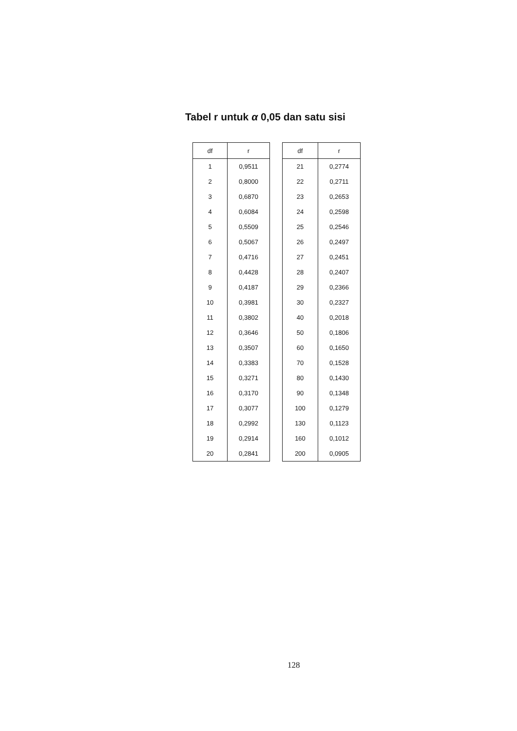Tabel r untuk α 0,05 dan satu sisi
| df | r |
| --- | --- |
| 1 | 0,9511 |
| 2 | 0,8000 |
| 3 | 0,6870 |
| 4 | 0,6084 |
| 5 | 0,5509 |
| 6 | 0,5067 |
| 7 | 0,4716 |
| 8 | 0,4428 |
| 9 | 0,4187 |
| 10 | 0,3981 |
| 11 | 0,3802 |
| 12 | 0,3646 |
| 13 | 0,3507 |
| 14 | 0,3383 |
| 15 | 0,3271 |
| 16 | 0,3170 |
| 17 | 0,3077 |
| 18 | 0,2992 |
| 19 | 0,2914 |
| 20 | 0,2841 |
| df | r |
| --- | --- |
| 21 | 0,2774 |
| 22 | 0,2711 |
| 23 | 0,2653 |
| 24 | 0,2598 |
| 25 | 0,2546 |
| 26 | 0,2497 |
| 27 | 0,2451 |
| 28 | 0,2407 |
| 29 | 0,2366 |
| 30 | 0,2327 |
| 40 | 0,2018 |
| 50 | 0,1806 |
| 60 | 0,1650 |
| 70 | 0,1528 |
| 80 | 0,1430 |
| 90 | 0,1348 |
| 100 | 0,1279 |
| 130 | 0,1123 |
| 160 | 0,1012 |
| 200 | 0,0905 |
128